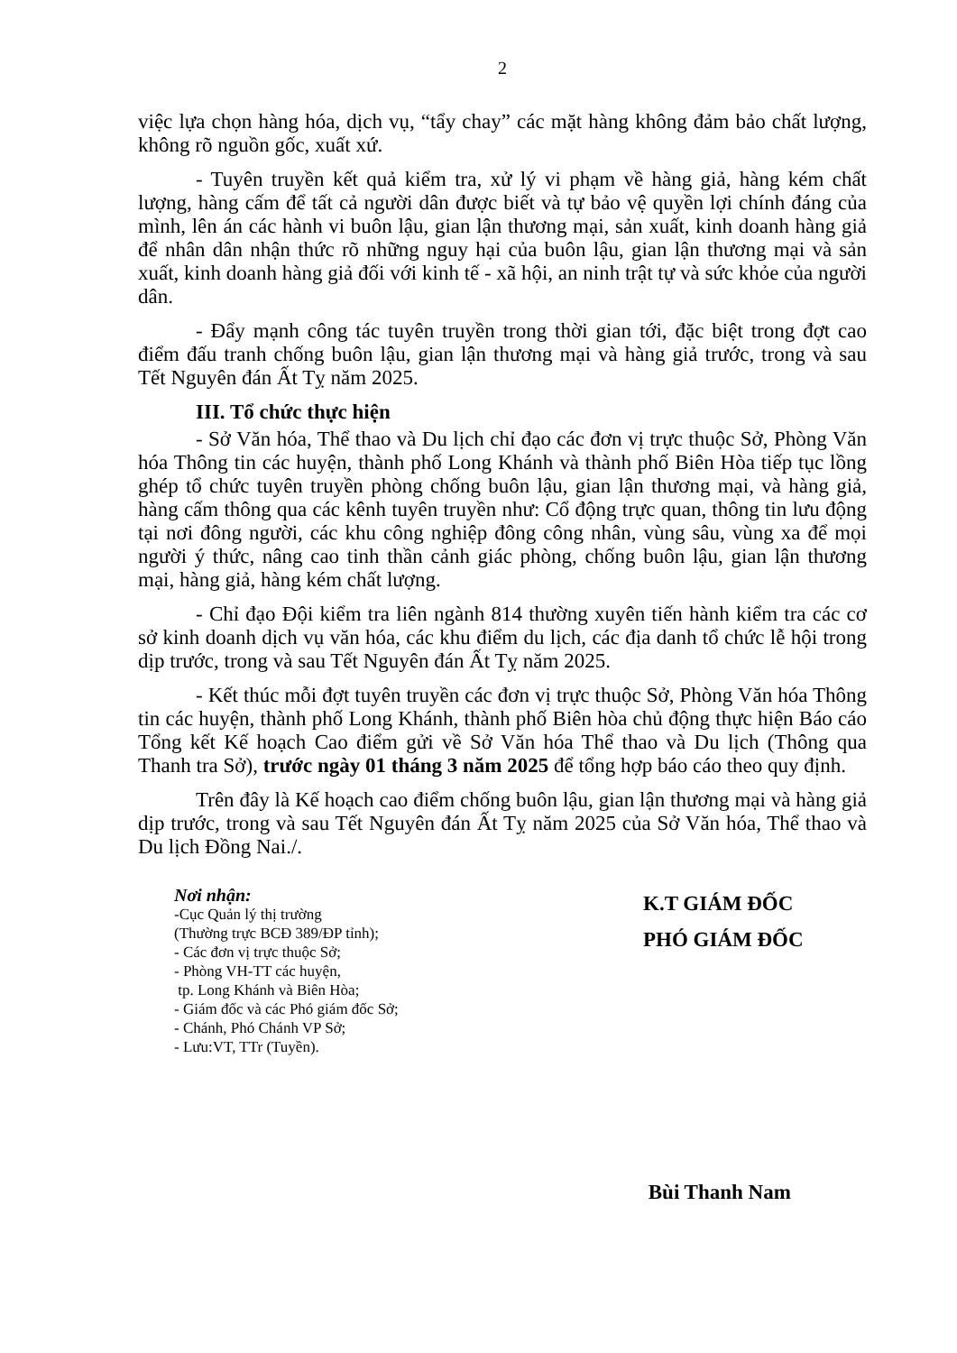2
việc lựa chọn hàng hóa, dịch vụ, “tẩy chay” các mặt hàng không đảm bảo chất lượng, không rõ nguồn gốc, xuất xứ.
- Tuyên truyền kết quả kiểm tra, xử lý vi phạm về hàng giả, hàng kém chất lượng, hàng cấm để tất cả người dân được biết và tự bảo vệ quyền lợi chính đáng của mình, lên án các hành vi buôn lậu, gian lận thương mại, sản xuất, kinh doanh hàng giả để nhân dân nhận thức rõ những nguy hại của buôn lậu, gian lận thương mại và sản xuất, kinh doanh hàng giả đối với kinh tế - xã hội, an ninh trật tự và sức khỏe của người dân.
- Đẩy mạnh công tác tuyên truyền trong thời gian tới, đặc biệt trong đợt cao điểm đấu tranh chống buôn lậu, gian lận thương mại và hàng giả trước, trong và sau Tết Nguyên đán Ất Tỵ năm 2025.
III. Tổ chức thực hiện
- Sở Văn hóa, Thể thao và Du lịch chỉ đạo các đơn vị trực thuộc Sở, Phòng Văn hóa Thông tin các huyện, thành phố Long Khánh và thành phố Biên Hòa tiếp tục lồng ghép tổ chức tuyên truyền phòng chống buôn lậu, gian lận thương mại, và hàng giả, hàng cấm thông qua các kênh tuyên truyền như: Cổ động trực quan, thông tin lưu động tại nơi đông người, các khu công nghiệp đông công nhân, vùng sâu, vùng xa để mọi người ý thức, nâng cao tinh thần cảnh giác phòng, chống buôn lậu, gian lận thương mại, hàng giả, hàng kém chất lượng.
- Chỉ đạo Đội kiểm tra liên ngành 814 thường xuyên tiến hành kiểm tra các cơ sở kinh doanh dịch vụ văn hóa, các khu điểm du lịch, các địa danh tổ chức lễ hội trong dịp trước, trong và sau Tết Nguyên đán Ất Tỵ năm 2025.
- Kết thúc mỗi đợt tuyên truyền các đơn vị trực thuộc Sở, Phòng Văn hóa Thông tin các huyện, thành phố Long Khánh, thành phố Biên hòa chủ động thực hiện Báo cáo Tổng kết Kế hoạch Cao điểm gửi về Sở Văn hóa Thể thao và Du lịch (Thông qua Thanh tra Sở), trước ngày 01 tháng 3 năm 2025 để tổng hợp báo cáo theo quy định.
Trên đây là Kế hoạch cao điểm chống buôn lậu, gian lận thương mại và hàng giả dịp trước, trong và sau Tết Nguyên đán Ất Tỵ năm 2025 của Sở Văn hóa, Thể thao và Du lịch Đồng Nai./.
Nơi nhận:
-Cục Quản lý thị trường
(Thường trực BCĐ 389/ĐP tỉnh);
- Các đơn vị trực thuộc Sở;
- Phòng VH-TT các huyện,
tp. Long Khánh và Biên Hòa;
- Giám đốc và các Phó giám đốc Sở;
- Chánh, Phó Chánh VP Sở;
- Lưu:VT, TTr (Tuyền).
K.T GIÁM ĐỐC
PHÓ GIÁM ĐỐC
Bùi Thanh Nam